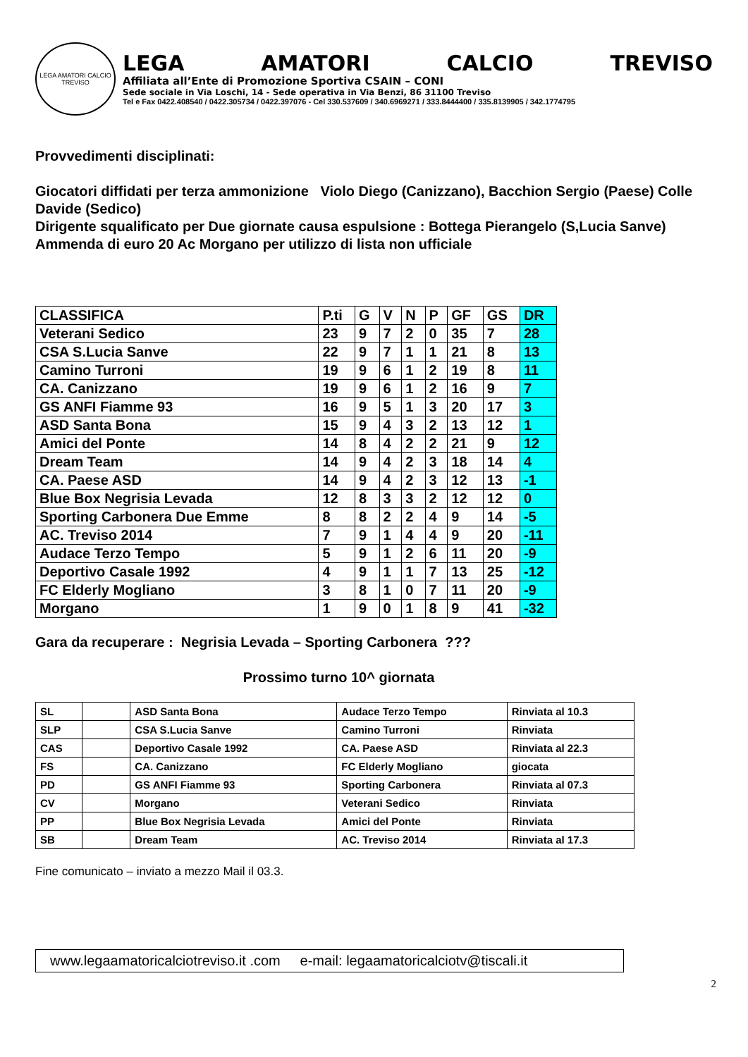LEGA AMATORI CALCIO TREVISO
LEGA AMATORI CALCIO TREVISO
Affiliata all’Ente di Promozione Sportiva CSAIN – CONI
Sede sociale in Via Loschi, 14 - Sede operativa in Via Benzi, 86 31100 Treviso
Tel e Fax 0422.408540 / 0422.305734 / 0422.397076 - Cel 330.537609 / 340.6969271 / 333.8444400 / 335.8139905 / 342.1774795
Provvedimenti disciplinati:
Giocatori diffidati per terza ammonizione Violo Diego (Canizzano), Bacchion Sergio (Paese) Colle Davide (Sedico)
Dirigente squalificato per Due giornate causa espulsione : Bottega Pierangelo (S,Lucia Sanve)
Ammenda di euro 20 Ac Morgano per utilizzo di lista non ufficiale
| CLASSIFICA | P.ti | G | V | N | P | GF | GS | DR |
| Veterani Sedico | 23 | 9 | 7 | 2 | 0 | 35 | 7 | 28 |
| CSA S.Lucia Sanve | 22 | 9 | 7 | 1 | 1 | 21 | 8 | 13 |
| Camino Turroni | 19 | 9 | 6 | 1 | 2 | 19 | 8 | 11 |
| CA. Canizzano | 19 | 9 | 6 | 1 | 2 | 16 | 9 | 7 |
| GS ANFI Fiamme 93 | 16 | 9 | 5 | 1 | 3 | 20 | 17 | 3 |
| ASD Santa Bona | 15 | 9 | 4 | 3 | 2 | 13 | 12 | 1 |
| Amici del Ponte | 14 | 8 | 4 | 2 | 2 | 21 | 9 | 12 |
| Dream Team | 14 | 9 | 4 | 2 | 3 | 18 | 14 | 4 |
| CA. Paese ASD | 14 | 9 | 4 | 2 | 3 | 12 | 13 | -1 |
| Blue Box Negrisia Levada | 12 | 8 | 3 | 3 | 2 | 12 | 12 | 0 |
| Sporting Carbonera Due Emme | 8 | 8 | 2 | 2 | 4 | 9 | 14 | -5 |
| AC. Treviso 2014 | 7 | 9 | 1 | 4 | 4 | 9 | 20 | -11 |
| Audace Terzo Tempo | 5 | 9 | 1 | 2 | 6 | 11 | 20 | -9 |
| Deportivo Casale 1992 | 4 | 9 | 1 | 1 | 7 | 13 | 25 | -12 |
| FC Elderly Mogliano | 3 | 8 | 1 | 0 | 7 | 11 | 20 | -9 |
| Morgano | 1 | 9 | 0 | 1 | 8 | 9 | 41 | -32 |
Gara da recuperare : Negrisia Levada – Sporting Carbonera ???
Prossimo turno 10^ giornata
| SL | | ASD Santa Bona | Audace Terzo Tempo | Rinviata al 10.3 |
| SLP | | CSA S.Lucia Sanve | Camino Turroni | Rinviata |
| CAS | | Deportivo Casale 1992 | CA. Paese ASD | Rinviata al 22.3 |
| FS | | CA. Canizzano | FC Elderly Mogliano | giocata |
| PD | | GS ANFI Fiamme 93 | Sporting Carbonera | Rinviata al 07.3 |
| CV | | Morgano | Veterani Sedico | Rinviata |
| PP | | Blue Box Negrisia Levada | Amici del Ponte | Rinviata |
| SB | | Dream Team | AC. Treviso 2014 | Rinviata al 17.3 |
Fine comunicato – inviato a mezzo Mail il 03.3.
www.legaamatoricalciotreviso.it .com e-mail: legaamatoricalciotv@tiscali.it
2